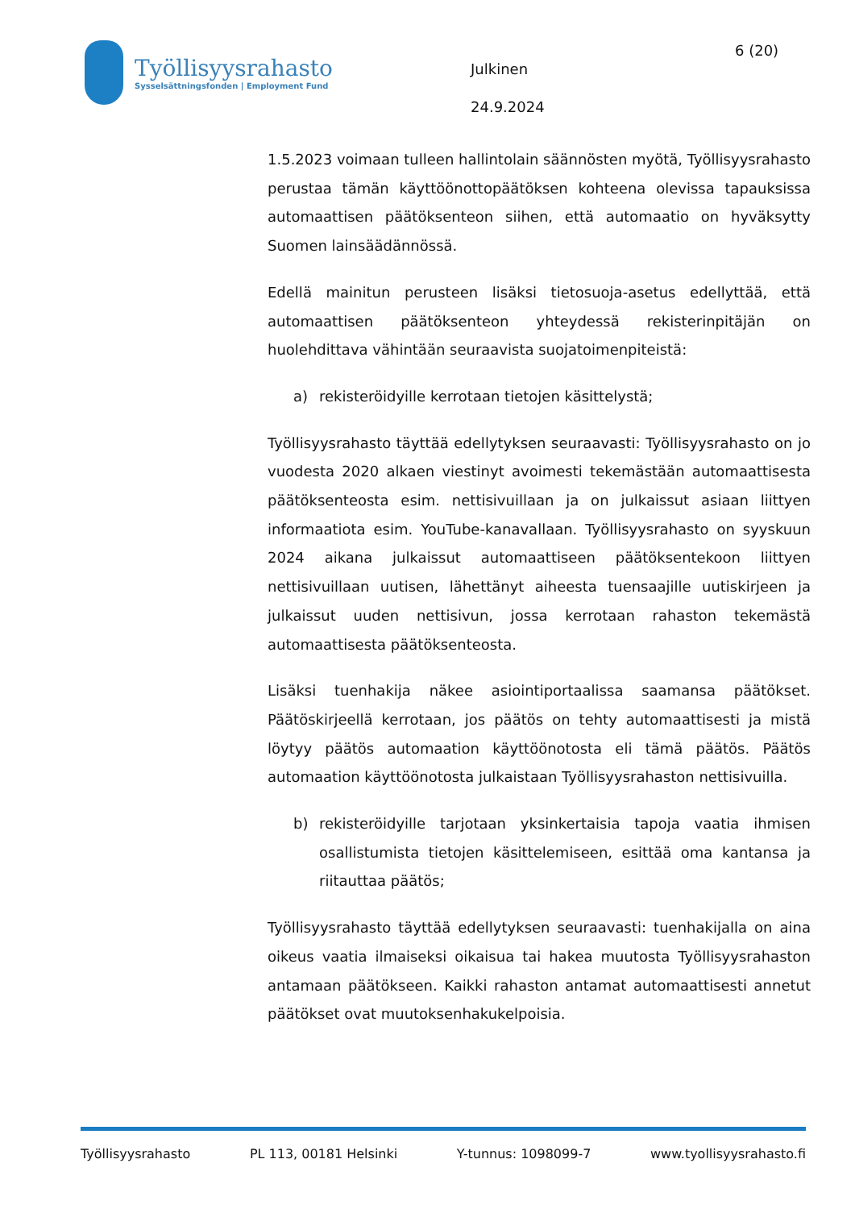Työllisyysrahasto
Sysselsättningsfonden | Employment Fund
6 (20)
Julkinen
24.9.2024
1.5.2023 voimaan tulleen hallintolain säännösten myötä, Työllisyysrahasto perustaa tämän käyttöönottopäätöksen kohteena olevissa tapauksissa automaattisen päätöksenteon siihen, että automaatio on hyväksytty Suomen lainsäädännössä.
Edellä mainitun perusteen lisäksi tietosuoja-asetus edellyttää, että automaattisen päätöksenteon yhteydessä rekisterinpitäjän on huolehdittava vähintään seuraavista suojatoimenpiteistä:
a) rekisteröidyille kerrotaan tietojen käsittelystä;
Työllisyysrahasto täyttää edellytyksen seuraavasti: Työllisyysrahasto on jo vuodesta 2020 alkaen viestinyt avoimesti tekemästään automaattisesta päätöksenteosta esim. nettisivuillaan ja on julkaissut asiaan liittyen informaatiota esim. YouTube-kanavallaan. Työllisyysrahasto on syyskuun 2024 aikana julkaissut automaattiseen päätöksentekoon liittyen nettisivuillaan uutisen, lähettänyt aiheesta tuensaajille uutiskirjeen ja julkaissut uuden nettisivun, jossa kerrotaan rahaston tekemästä automaattisesta päätöksenteosta.
Lisäksi tuenhakija näkee asiointiportaalissa saamansa päätökset. Päätöskirjeellä kerrotaan, jos päätös on tehty automaattisesti ja mistä löytyy päätös automaation käyttöönotosta eli tämä päätös. Päätös automaation käyttöönotosta julkaistaan Työllisyysrahaston nettisivuilla.
b) rekisteröidyille tarjotaan yksinkertaisia tapoja vaatia ihmisen osallistumista tietojen käsittelemiseen, esittää oma kantansa ja riitauttaa päätös;
Työllisyysrahasto täyttää edellytyksen seuraavasti: tuenhakijalla on aina oikeus vaatia ilmaiseksi oikaisua tai hakea muutosta Työllisyysrahaston antamaan päätökseen. Kaikki rahaston antamat automaattisesti annetut päätökset ovat muutoksenhakukelpoisia.
Työllisyysrahasto PL 113, 00181 Helsinki Y-tunnus: 1098099-7 www.tyollisyysrahasto.fi